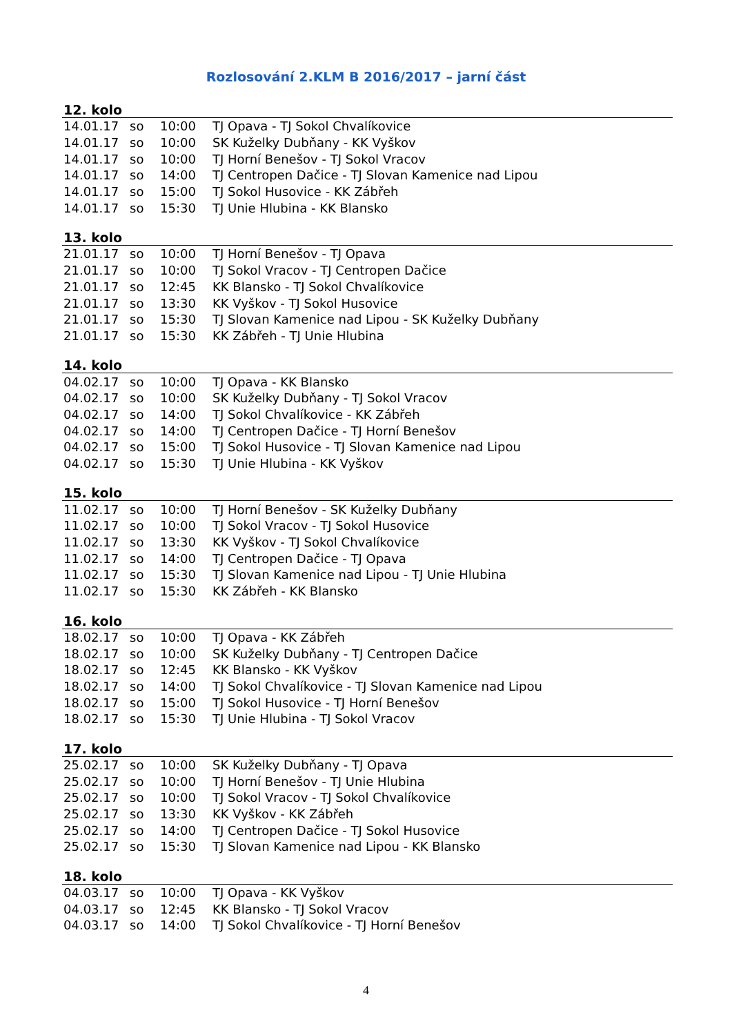Rozlosování 2.KLM B 2016/2017 – jarní část
| 12. kolo | | | |
| --- | --- | --- | --- |
| 14.01.17 | so | 10:00 | TJ Opava - TJ Sokol Chvalíkovice |
| 14.01.17 | so | 10:00 | SK Kuželky Dubňany - KK Vyškov |
| 14.01.17 | so | 10:00 | TJ Horní Benešov - TJ Sokol Vracov |
| 14.01.17 | so | 14:00 | TJ Centropen Dačice - TJ Slovan Kamenice nad Lipou |
| 14.01.17 | so | 15:00 | TJ Sokol Husovice - KK Zábřeh |
| 14.01.17 | so | 15:30 | TJ Unie Hlubina - KK Blansko |
| 13. kolo | | | |
| --- | --- | --- | --- |
| 21.01.17 | so | 10:00 | TJ Horní Benešov - TJ Opava |
| 21.01.17 | so | 10:00 | TJ Sokol Vracov - TJ Centropen Dačice |
| 21.01.17 | so | 12:45 | KK Blansko - TJ Sokol Chvalíkovice |
| 21.01.17 | so | 13:30 | KK Vyškov - TJ Sokol Husovice |
| 21.01.17 | so | 15:30 | TJ Slovan Kamenice nad Lipou - SK Kuželky Dubňany |
| 21.01.17 | so | 15:30 | KK Zábřeh - TJ Unie Hlubina |
| 14. kolo | | | |
| --- | --- | --- | --- |
| 04.02.17 | so | 10:00 | TJ Opava - KK Blansko |
| 04.02.17 | so | 10:00 | SK Kuželky Dubňany - TJ Sokol Vracov |
| 04.02.17 | so | 14:00 | TJ Sokol Chvalíkovice - KK Zábřeh |
| 04.02.17 | so | 14:00 | TJ Centropen Dačice - TJ Horní Benešov |
| 04.02.17 | so | 15:00 | TJ Sokol Husovice - TJ Slovan Kamenice nad Lipou |
| 04.02.17 | so | 15:30 | TJ Unie Hlubina - KK Vyškov |
| 15. kolo | | | |
| --- | --- | --- | --- |
| 11.02.17 | so | 10:00 | TJ Horní Benešov - SK Kuželky Dubňany |
| 11.02.17 | so | 10:00 | TJ Sokol Vracov - TJ Sokol Husovice |
| 11.02.17 | so | 13:30 | KK Vyškov - TJ Sokol Chvalíkovice |
| 11.02.17 | so | 14:00 | TJ Centropen Dačice - TJ Opava |
| 11.02.17 | so | 15:30 | TJ Slovan Kamenice nad Lipou - TJ Unie Hlubina |
| 11.02.17 | so | 15:30 | KK Zábřeh - KK Blansko |
| 16. kolo | | | |
| --- | --- | --- | --- |
| 18.02.17 | so | 10:00 | TJ Opava - KK Zábřeh |
| 18.02.17 | so | 10:00 | SK Kuželky Dubňany - TJ Centropen Dačice |
| 18.02.17 | so | 12:45 | KK Blansko - KK Vyškov |
| 18.02.17 | so | 14:00 | TJ Sokol Chvalíkovice - TJ Slovan Kamenice nad Lipou |
| 18.02.17 | so | 15:00 | TJ Sokol Husovice - TJ Horní Benešov |
| 18.02.17 | so | 15:30 | TJ Unie Hlubina - TJ Sokol Vracov |
| 17. kolo | | | |
| --- | --- | --- | --- |
| 25.02.17 | so | 10:00 | SK Kuželky Dubňany - TJ Opava |
| 25.02.17 | so | 10:00 | TJ Horní Benešov - TJ Unie Hlubina |
| 25.02.17 | so | 10:00 | TJ Sokol Vracov - TJ Sokol Chvalíkovice |
| 25.02.17 | so | 13:30 | KK Vyškov - KK Zábřeh |
| 25.02.17 | so | 14:00 | TJ Centropen Dačice - TJ Sokol Husovice |
| 25.02.17 | so | 15:30 | TJ Slovan Kamenice nad Lipou - KK Blansko |
| 18. kolo | | | |
| --- | --- | --- | --- |
| 04.03.17 | so | 10:00 | TJ Opava - KK Vyškov |
| 04.03.17 | so | 12:45 | KK Blansko - TJ Sokol Vracov |
| 04.03.17 | so | 14:00 | TJ Sokol Chvalíkovice - TJ Horní Benešov |
4